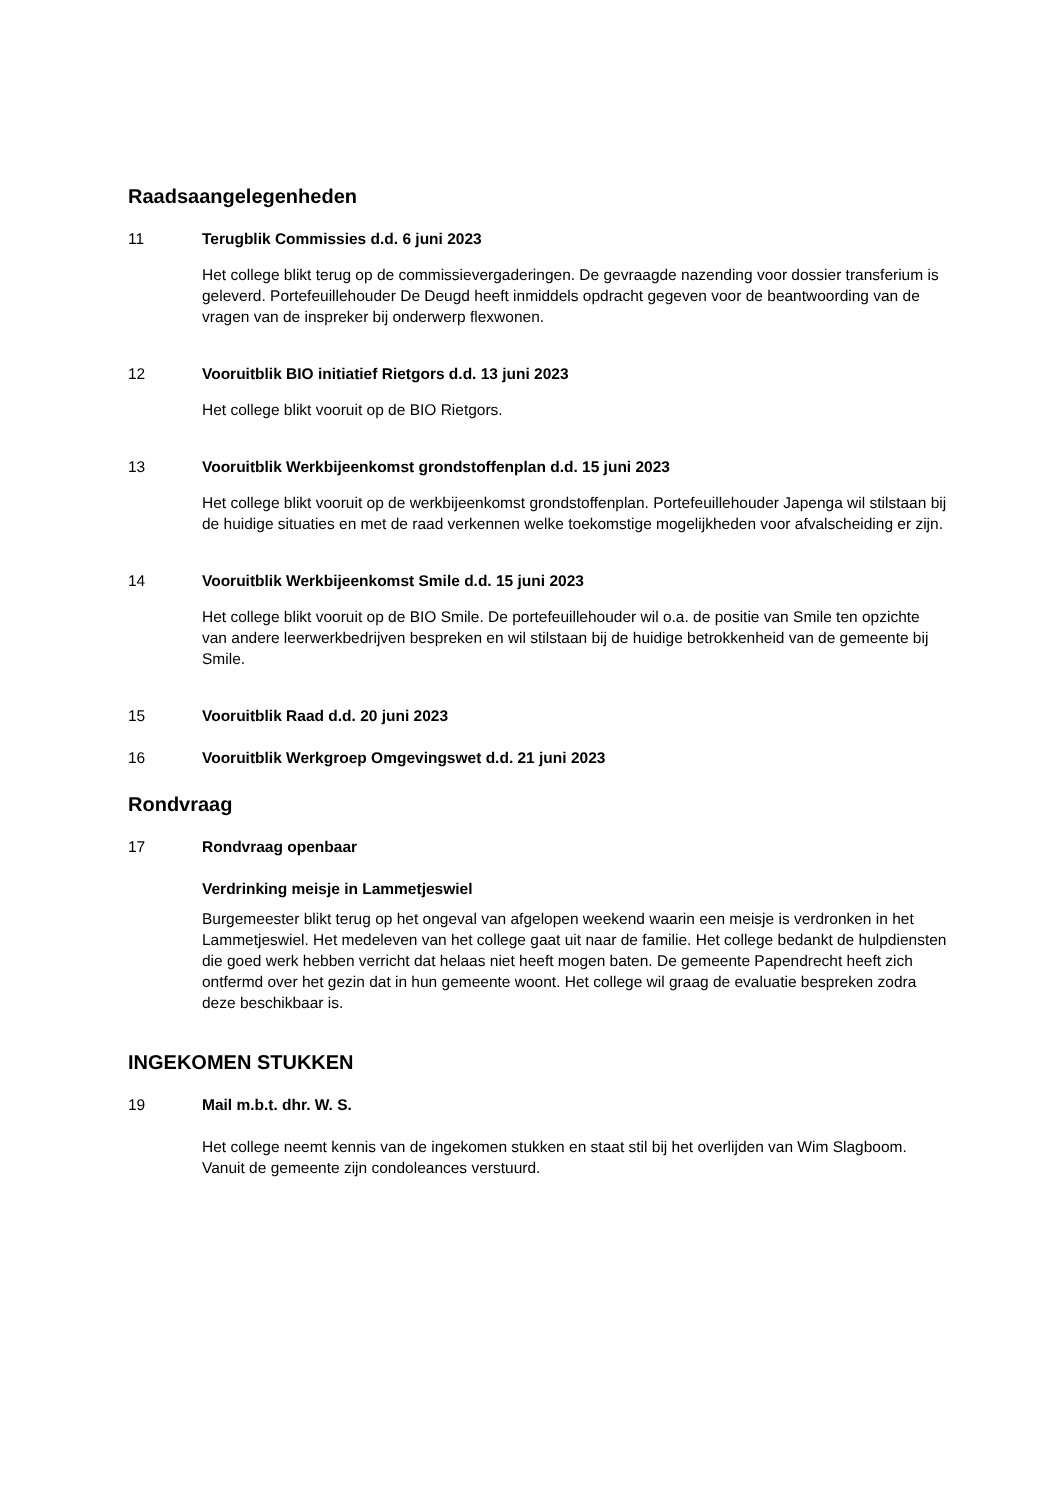Raadsaangelegenheden
11 Terugblik Commissies d.d. 6 juni 2023
Het college blikt terug op de commissievergaderingen. De gevraagde nazending voor dossier transferium is geleverd. Portefeuillehouder De Deugd heeft inmiddels opdracht gegeven voor de beantwoording van de vragen van de inspreker bij onderwerp flexwonen.
12 Vooruitblik BIO initiatief Rietgors d.d. 13 juni 2023
Het college blikt vooruit op de BIO Rietgors.
13 Vooruitblik Werkbijeenkomst grondstoffenplan d.d. 15 juni 2023
Het college blikt vooruit op de werkbijeenkomst grondstoffenplan. Portefeuillehouder Japenga wil stilstaan bij de huidige situaties en met de raad verkennen welke toekomstige mogelijkheden voor afvalscheiding er zijn.
14 Vooruitblik Werkbijeenkomst Smile d.d. 15 juni 2023
Het college blikt vooruit op de BIO Smile. De portefeuillehouder wil o.a. de positie van Smile ten opzichte van andere leerwerkbedrijven bespreken en wil stilstaan bij de huidige betrokkenheid van de gemeente bij Smile.
15 Vooruitblik Raad d.d. 20 juni 2023
16 Vooruitblik Werkgroep Omgevingswet d.d. 21 juni 2023
Rondvraag
17 Rondvraag openbaar
Verdrinking meisje in Lammetjeswiel
Burgemeester blikt terug op het ongeval van afgelopen weekend waarin een meisje is verdronken in het Lammetjeswiel. Het medeleven van het college gaat uit naar de familie. Het college bedankt de hulpdiensten die goed werk hebben verricht dat helaas niet heeft mogen baten. De gemeente Papendrecht heeft zich ontfermd over het gezin dat in hun gemeente woont. Het college wil graag de evaluatie bespreken zodra deze beschikbaar is.
INGEKOMEN STUKKEN
19 Mail m.b.t. dhr. W. S.
Het college neemt kennis van de ingekomen stukken en staat stil bij het overlijden van Wim Slagboom. Vanuit de gemeente zijn condoleances verstuurd.